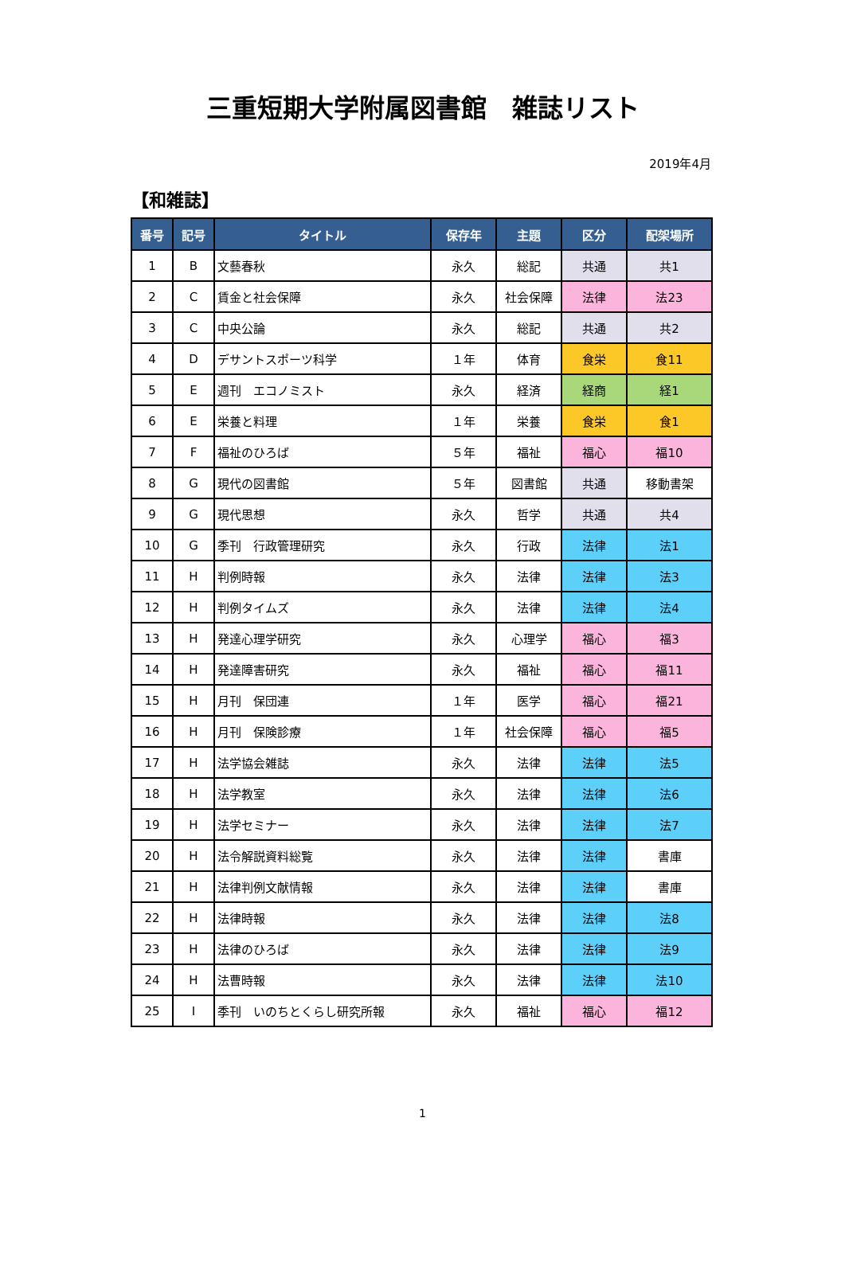三重短期大学附属図書館　雑誌リスト
2019年4月
【和雑誌】
| 番号 | 記号 | タイトル | 保存年 | 主題 | 区分 | 配架場所 |
| --- | --- | --- | --- | --- | --- | --- |
| 1 | B | 文藝春秋 | 永久 | 総記 | 共通 | 共1 |
| 2 | C | 賃金と社会保障 | 永久 | 社会保障 | 法律 | 法23 |
| 3 | C | 中央公論 | 永久 | 総記 | 共通 | 共2 |
| 4 | D | デサントスポーツ科学 | １年 | 体育 | 食栄 | 食11 |
| 5 | E | 週刊 エコノミスト | 永久 | 経済 | 経商 | 経1 |
| 6 | E | 栄養と料理 | １年 | 栄養 | 食栄 | 食1 |
| 7 | F | 福祉のひろば | ５年 | 福祉 | 福心 | 福10 |
| 8 | G | 現代の図書館 | ５年 | 図書館 | 共通 | 移動書架 |
| 9 | G | 現代思想 | 永久 | 哲学 | 共通 | 共4 |
| 10 | G | 季刊 行政管理研究 | 永久 | 行政 | 法律 | 法1 |
| 11 | H | 判例時報 | 永久 | 法律 | 法律 | 法3 |
| 12 | H | 判例タイムズ | 永久 | 法律 | 法律 | 法4 |
| 13 | H | 発達心理学研究 | 永久 | 心理学 | 福心 | 福3 |
| 14 | H | 発達障害研究 | 永久 | 福祉 | 福心 | 福11 |
| 15 | H | 月刊 保団連 | １年 | 医学 | 福心 | 福21 |
| 16 | H | 月刊 保険診療 | １年 | 社会保障 | 福心 | 福5 |
| 17 | H | 法学協会雑誌 | 永久 | 法律 | 法律 | 法5 |
| 18 | H | 法学教室 | 永久 | 法律 | 法律 | 法6 |
| 19 | H | 法学セミナー | 永久 | 法律 | 法律 | 法7 |
| 20 | H | 法令解説資料総覧 | 永久 | 法律 | 法律 | 書庫 |
| 21 | H | 法律判例文献情報 | 永久 | 法律 | 法律 | 書庫 |
| 22 | H | 法律時報 | 永久 | 法律 | 法律 | 法8 |
| 23 | H | 法律のひろば | 永久 | 法律 | 法律 | 法9 |
| 24 | H | 法曹時報 | 永久 | 法律 | 法律 | 法10 |
| 25 | I | 季刊 いのちとくらし研究所報 | 永久 | 福祉 | 福心 | 福12 |
1